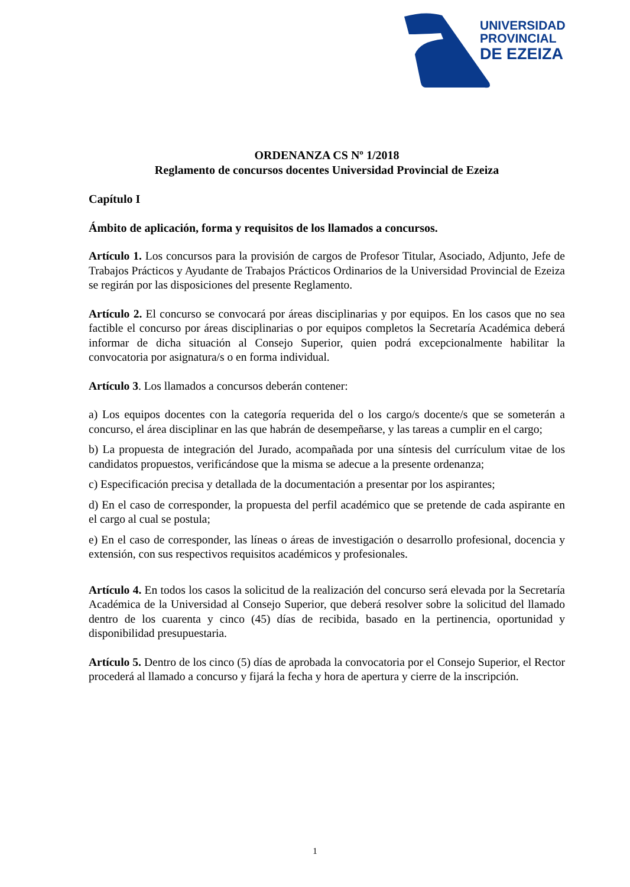UNIVERSIDAD
PROVINCIAL
DE EZEIZA
ORDENANZA CS Nº 1/2018
Reglamento de concursos docentes Universidad Provincial de Ezeiza
Capítulo I
Ámbito de aplicación, forma y requisitos de los llamados a concursos.
Artículo 1. Los concursos para la provisión de cargos de Profesor Titular, Asociado, Adjunto, Jefe de Trabajos Prácticos y Ayudante de Trabajos Prácticos Ordinarios de la Universidad Provincial de Ezeiza se regirán por las disposiciones del presente Reglamento.
Artículo 2. El concurso se convocará por áreas disciplinarias y por equipos. En los casos que no sea factible el concurso por áreas disciplinarias o por equipos completos la Secretaría Académica deberá informar de dicha situación al Consejo Superior, quien podrá excepcionalmente habilitar la convocatoria por asignatura/s o en forma individual.
Artículo 3. Los llamados a concursos deberán contener:
a) Los equipos docentes con la categoría requerida del o los cargo/s docente/s que se someterán a concurso, el área disciplinar en las que habrán de desempeñarse, y las tareas a cumplir en el cargo;
b) La propuesta de integración del Jurado, acompañada por una síntesis del currículum vitae de los candidatos propuestos, verificándose que la misma se adecue a la presente ordenanza;
c) Especificación precisa y detallada de la documentación a presentar por los aspirantes;
d) En el caso de corresponder, la propuesta del perfil académico que se pretende de cada aspirante en el cargo al cual se postula;
e) En el caso de corresponder, las líneas o áreas de investigación o desarrollo profesional, docencia y extensión, con sus respectivos requisitos académicos y profesionales.
Artículo 4. En todos los casos la solicitud de la realización del concurso será elevada por la Secretaría Académica de la Universidad al Consejo Superior, que deberá resolver sobre la solicitud del llamado dentro de los cuarenta y cinco (45) días de recibida, basado en la pertinencia, oportunidad y disponibilidad presupuestaria.
Artículo 5. Dentro de los cinco (5) días de aprobada la convocatoria por el Consejo Superior, el Rector procederá al llamado a concurso y fijará la fecha y hora de apertura y cierre de la inscripción.
1